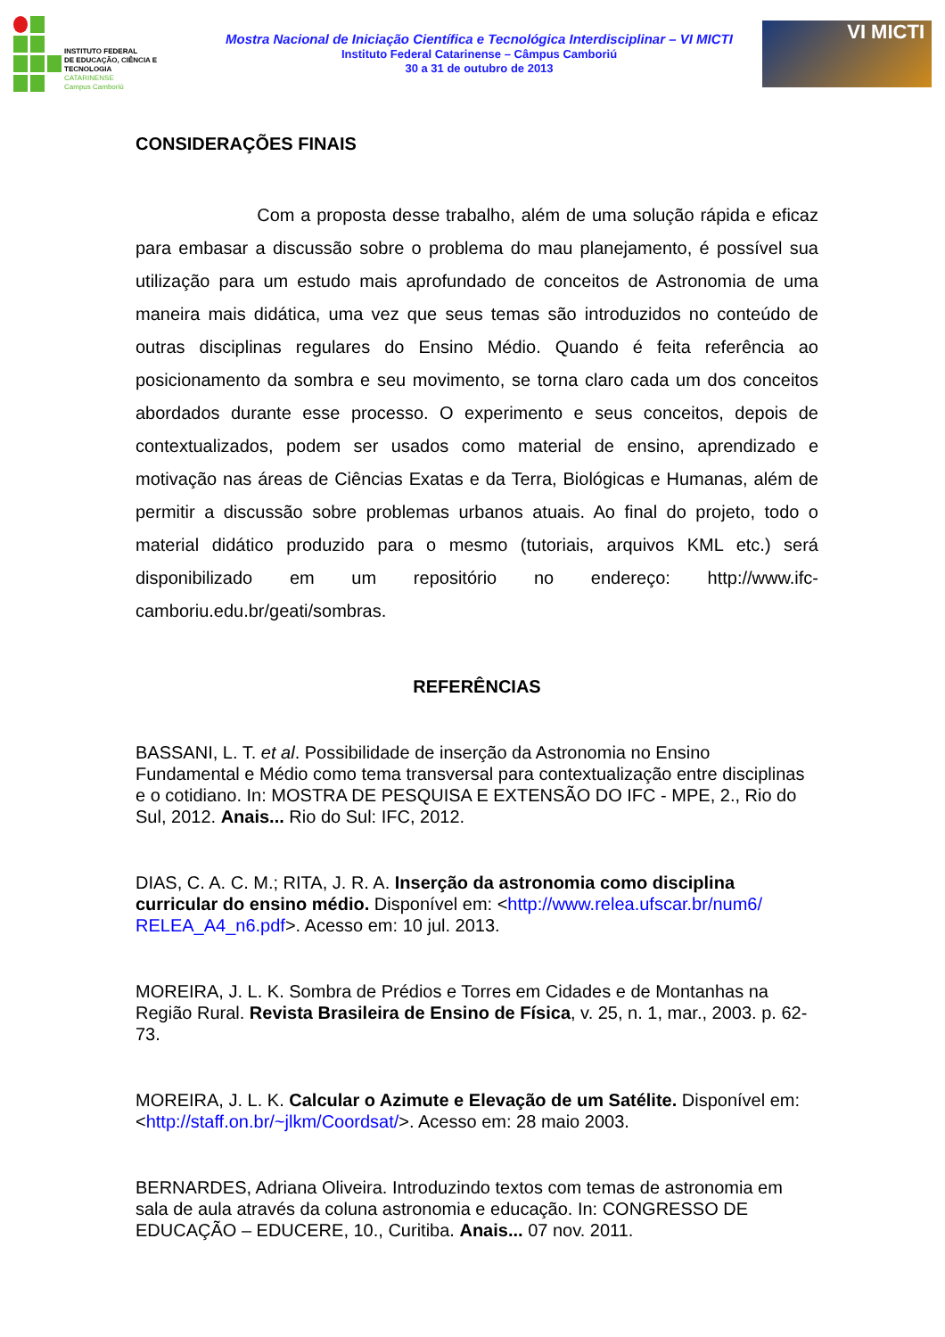INSTITUTO FEDERAL
DE EDUCAÇÃO, CIÊNCIA E TECNOLOGIA
CATARINENSE
Campus Camboriú
Mostra Nacional de Iniciação Científica e Tecnológica Interdisciplinar – VI MICTI
Instituto Federal Catarinense – Câmpus Camboriú
30 a 31 de outubro de 2013
VI MICTI
CONSIDERAÇÕES FINAIS
Com a proposta desse trabalho, além de uma solução rápida e eficaz para embasar a discussão sobre o problema do mau planejamento, é possível sua utilização para um estudo mais aprofundado de conceitos de Astronomia de uma maneira mais didática, uma vez que seus temas são introduzidos no conteúdo de outras disciplinas regulares do Ensino Médio. Quando é feita referência ao posicionamento da sombra e seu movimento, se torna claro cada um dos conceitos abordados durante esse processo. O experimento e seus conceitos, depois de contextualizados, podem ser usados como material de ensino, aprendizado e motivação nas áreas de Ciências Exatas e da Terra, Biológicas e Humanas, além de permitir a discussão sobre problemas urbanos atuais. Ao final do projeto, todo o material didático produzido para o mesmo (tutoriais, arquivos KML etc.) será disponibilizado em um repositório no endereço: http://www.ifc-camboriu.edu.br/geati/sombras.
REFERÊNCIAS
BASSANI, L. T. et al. Possibilidade de inserção da Astronomia no Ensino Fundamental e Médio como tema transversal para contextualização entre disciplinas e o cotidiano. In: MOSTRA DE PESQUISA E EXTENSÃO DO IFC - MPE, 2., Rio do Sul, 2012. Anais... Rio do Sul: IFC, 2012.
DIAS, C. A. C. M.; RITA, J. R. A. Inserção da astronomia como disciplina curricular do ensino médio. Disponível em: <http://www.relea.ufscar.br/num6/ RELEA_A4_n6.pdf>. Acesso em: 10 jul. 2013.
MOREIRA, J. L. K. Sombra de Prédios e Torres em Cidades e de Montanhas na Região Rural. Revista Brasileira de Ensino de Física, v. 25, n. 1, mar., 2003. p. 62-73.
MOREIRA, J. L. K. Calcular o Azimute e Elevação de um Satélite. Disponível em: <http://staff.on.br/~jlkm/Coordsat/>. Acesso em: 28 maio 2003.
BERNARDES, Adriana Oliveira. Introduzindo textos com temas de astronomia em sala de aula através da coluna astronomia e educação. In: CONGRESSO DE EDUCAÇÃO – EDUCERE, 10., Curitiba. Anais... 07 nov. 2011.